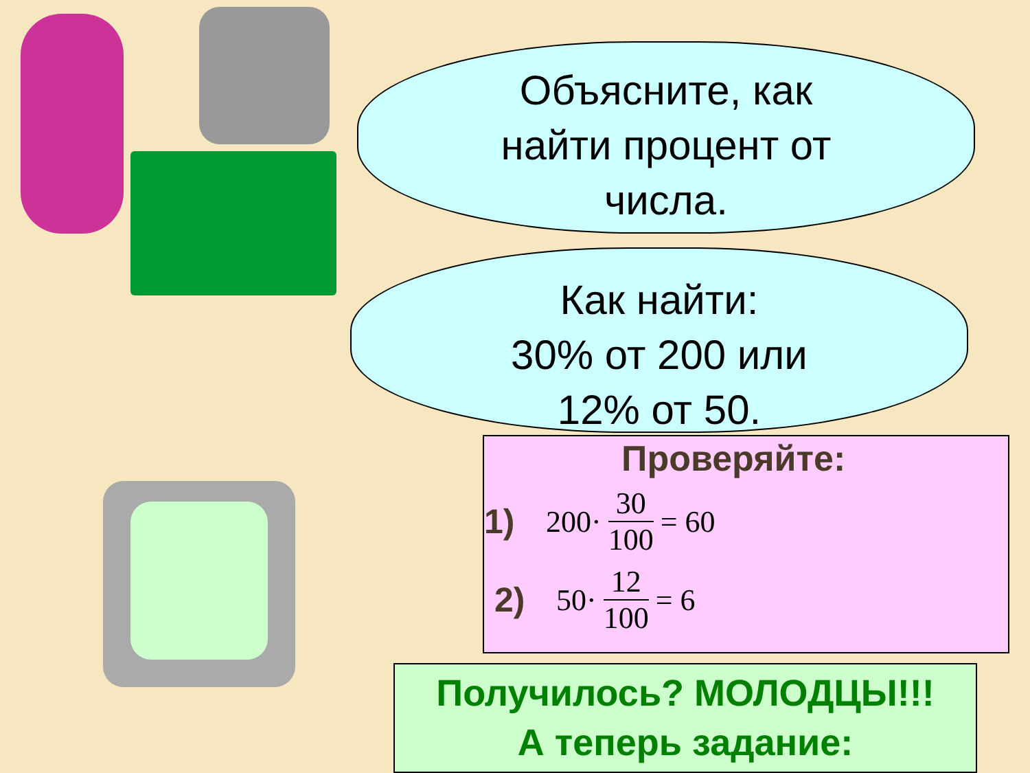Объясните, как
найти процент от
числа.
Как найти:
30% от 200 или
12% от 50.
Проверяйте:
1) 200· 30 100 = 60
2) 50· 12 100 = 6
Получилось? МОЛОДЦЫ!!!
А теперь задание: